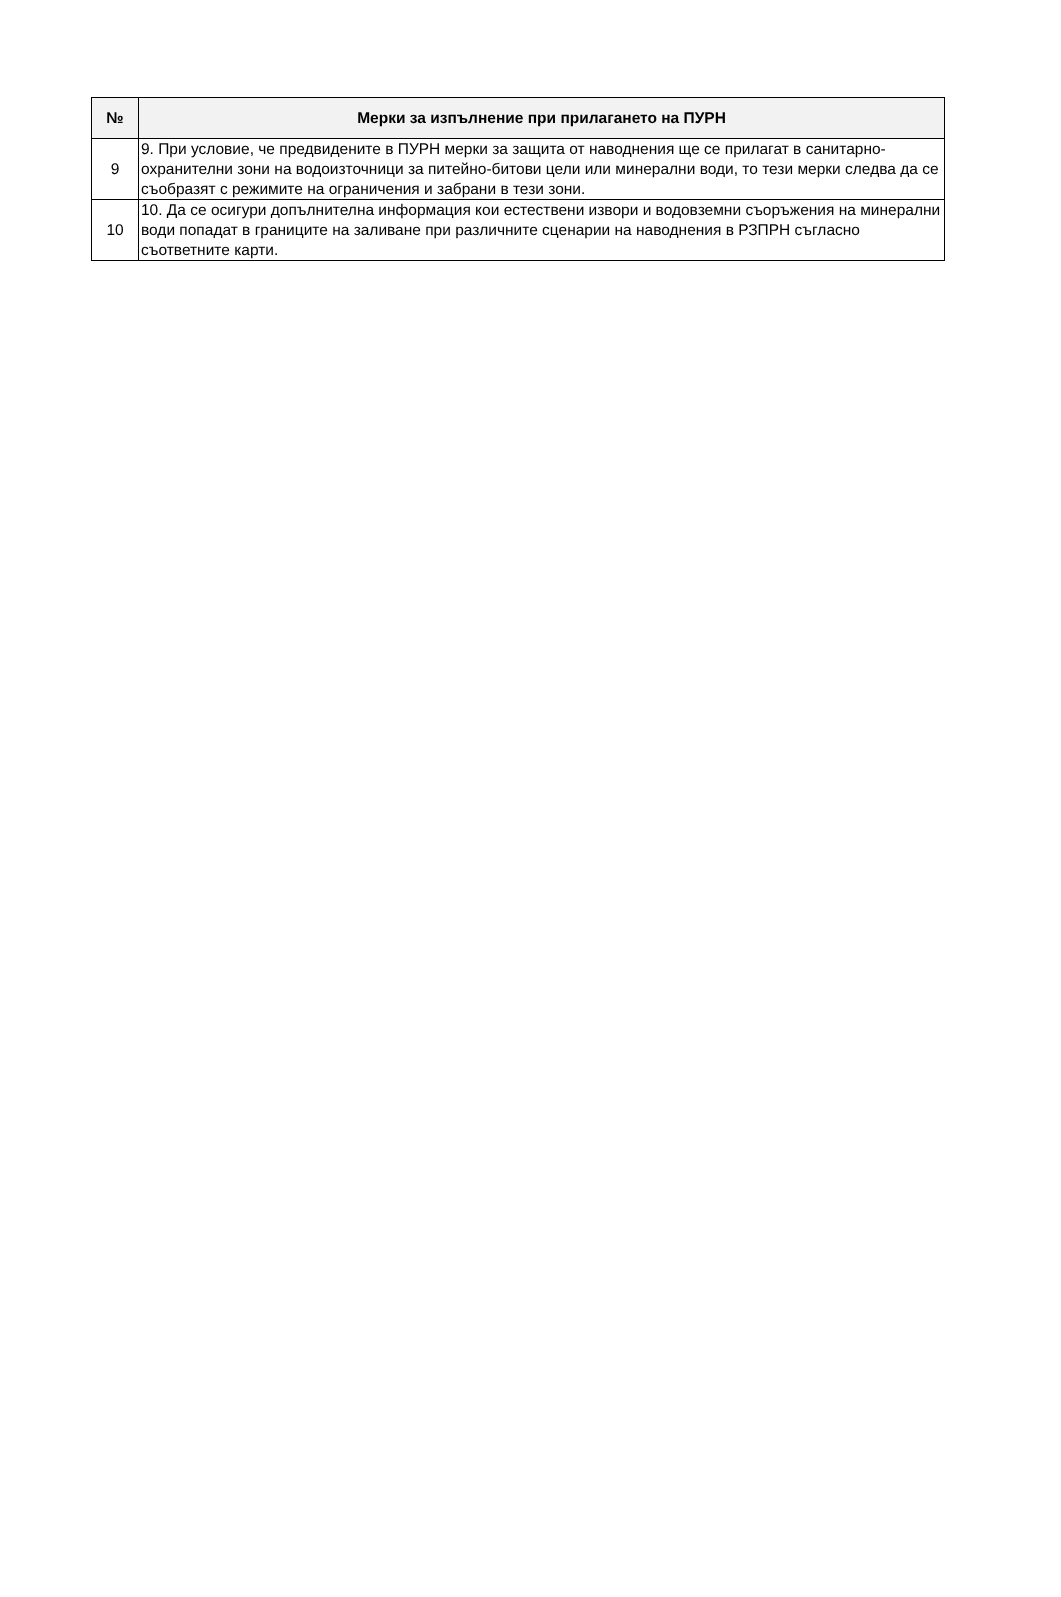| № | Мерки за изпълнение при прилагането на ПУРН |
| --- | --- |
| 9 | 9. При условие, че предвидените в ПУРН мерки за защита от наводнения ще се прилагат в санитарно-охранителни зони на водоизточници за питейно-битови цели или минерални води, то тези мерки следва да се съобразят с режимите на ограничения и забрани в тези зони. |
| 10 | 10. Да се осигури допълнителна информация кои естествени извори и водовземни съоръжения на минерални води попадат в границите на заливане при различните сценарии на наводнения в РЗПРН съгласно съответните карти. |